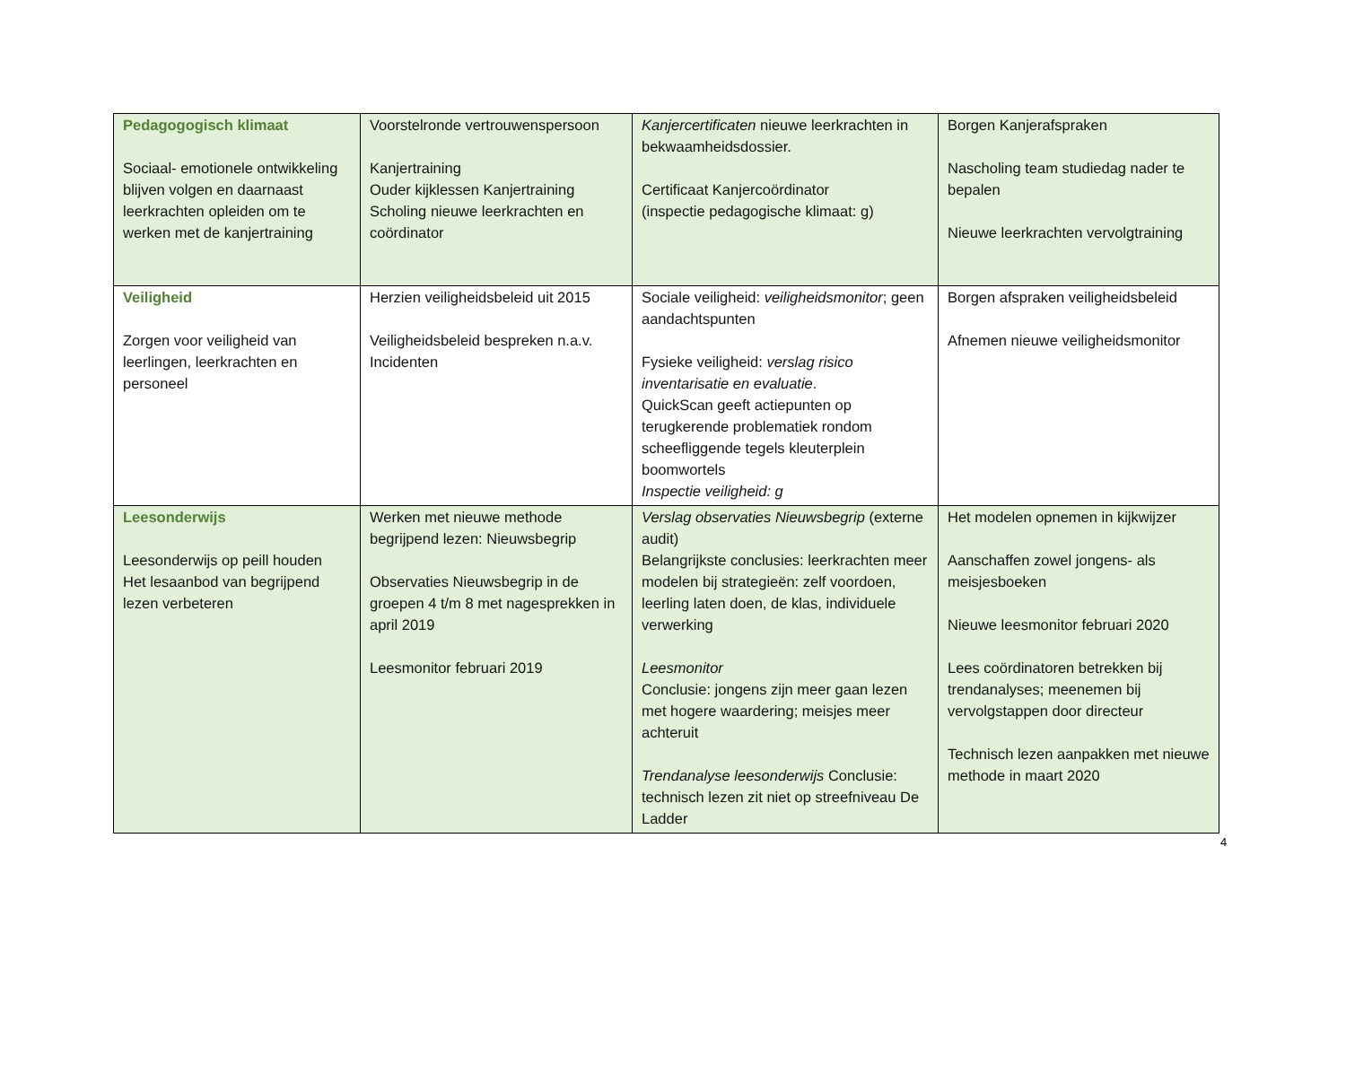| Pedagogogisch klimaat Sociaal- emotionele ontwikkeling blijven volgen en daarnaast leerkrachten opleiden om te werken met de kanjertraining | Voorstelronde vertrouwenspersoon Kanjertraining Ouder kijklessen Kanjertraining Scholing nieuwe leerkrachten en coördinator | Kanjercertificaten nieuwe leerkrachten in bekwaamheidsdossier. Certificaat Kanjercoördinator (inspectie pedagogische klimaat: g) | Borgen Kanjerafspraken Nascholing team studiedag nader te bepalen Nieuwe leerkrachten vervolgtraining |
| Veiligheid Zorgen voor veiligheid van leerlingen, leerkrachten en personeel | Herzien veiligheidsbeleid uit 2015 Veiligheidsbeleid bespreken n.a.v. Incidenten | Sociale veiligheid: veiligheidsmonitor ; geen aandachtspunten Fysieke veiligheid: verslag risico inventarisatie en evaluatie . QuickScan geeft actiepunten op terugkerende problematiek rondom scheefliggende tegels kleuterplein boomwortels Inspectie veiligheid: g | Borgen afspraken veiligheidsbeleid Afnemen nieuwe veiligheidsmonitor |
| Leesonderwijs Leesonderwijs op peill houden Het lesaanbod van begrijpend lezen verbeteren | Werken met nieuwe methode begrijpend lezen: Nieuwsbegrip Observaties Nieuwsbegrip in de groepen 4 t/m 8 met nagesprekken in april 2019 Leesmonitor februari 2019 | Verslag observaties Nieuwsbegrip (externe audit) Belangrijkste conclusies: leerkrachten meer modelen bij strategieën: zelf voordoen, leerling laten doen, de klas, individuele verwerking Leesmonitor Conclusie: jongens zijn meer gaan lezen met hogere waardering; meisjes meer achteruit Trendanalyse leesonderwijs Conclusie: technisch lezen zit niet op streefniveau De Ladder | Het modelen opnemen in kijkwijzer Aanschaffen zowel jongens- als meisjesboeken Nieuwe leesmonitor februari 2020 Lees coördinatoren betrekken bij trendanalyses; meenemen bij vervolgstappen door directeur Technisch lezen aanpakken met nieuwe methode in maart 2020 |
4